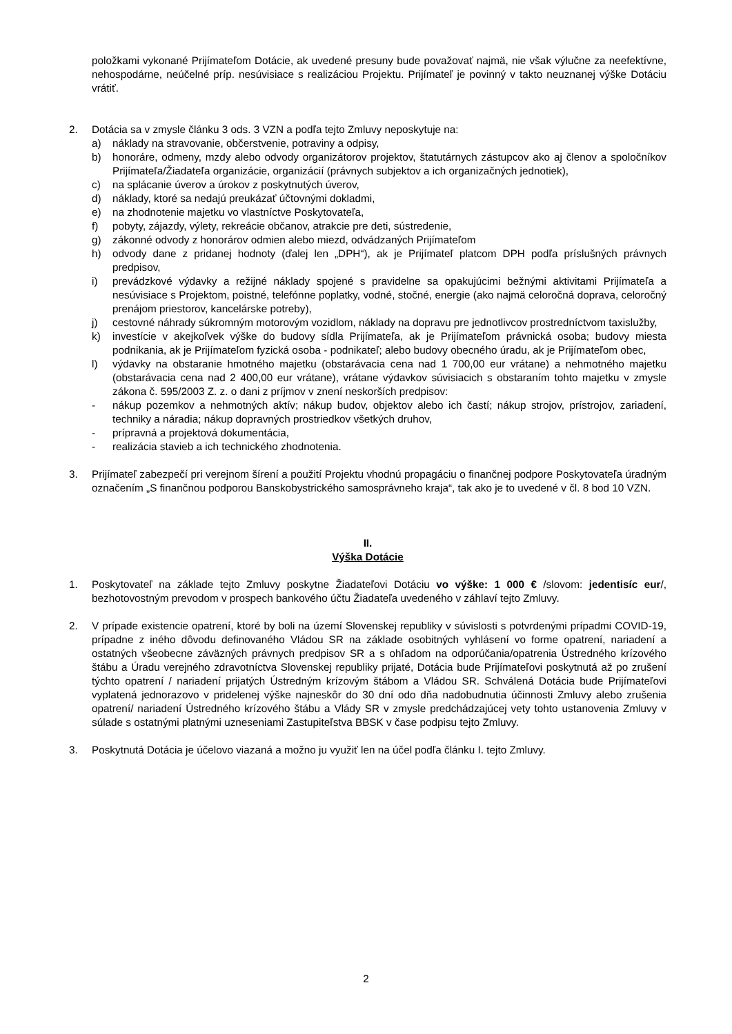položkami vykonané Prijímateľom Dotácie, ak uvedené presuny bude považovať najmä, nie však výlučne za neefektívne, nehospodárne, neúčelné príp. nesúvisiace s realizáciou Projektu. Prijímateľ je povinný v takto neuznanej výške Dotáciu vrátiť.
2. Dotácia sa v zmysle článku 3 ods. 3 VZN a podľa tejto Zmluvy neposkytuje na:
a) náklady na stravovanie, občerstvenie, potraviny a odpisy,
b) honoráre, odmeny, mzdy alebo odvody organizátorov projektov, štatutárnych zástupcov ako aj členov a spoločníkov Prijímateľa/Žiadateľa organizácie, organizácií (právnych subjektov a ich organizačných jednotiek),
c) na splácanie úverov a úrokov z poskytnutých úverov,
d) náklady, ktoré sa nedajú preukázať účtovnými dokladmi,
e) na zhodnotenie majetku vo vlastníctve Poskytovateľa,
f) pobyty, zájazdy, výlety, rekreácie občanov, atrakcie pre deti, sústredenie,
g) zákonné odvody z honorárov odmien alebo miezd, odvádzaných Prijímateľom
h) odvody dane z pridanej hodnoty (ďalej len „DPH“), ak je Prijímateľ platcom DPH podľa príslušných právnych predpisov,
i) prevádzkové výdavky a režijné náklady spojené s pravidelne sa opakujúcimi bežnými aktivitami Prijímateľa a nesúvisiace s Projektom, poistné, telefónne poplatky, vodné, stočné, energie (ako najmä celoročná doprava, celoročný prenájom priestorov, kancelárske potreby),
j) cestovné náhrady súkromným motorovým vozidlom, náklady na dopravu pre jednotlivcov prostredníctvom taxislužby,
k) investície v akejkoľvek výške do budovy sídla Prijímateľa, ak je Prijímateľom právnická osoba; budovy miesta podnikania, ak je Prijímateľom fyzická osoba - podnikateľ; alebo budovy obecného úradu, ak je Prijímateľom obec,
l) výdavky na obstaranie hmotného majetku (obstarávacia cena nad 1 700,00 eur vrátane) a nehmotného majetku (obstarávacia cena nad 2 400,00 eur vrátane), vrátane výdavkov súvisiacich s obstaraním tohto majetku v zmysle zákona č. 595/2003 Z. z. o dani z príjmov v znení neskorších predpisov:
- nákup pozemkov a nehmotných aktív; nákup budov, objektov alebo ich častí; nákup strojov, prístrojov, zariadení, techniky a náradia; nákup dopravných prostriedkov všetkých druhov,
- prípravná a projektová dokumentácia,
- realizácia stavieb a ich technického zhodnotenia.
3. Prijímateľ zabezpečí pri verejnom šírení a použití Projektu vhodnú propagáciu o finančnej podpore Poskytovateľa úradným označením „S finančnou podporou Banskobystrického samosprávneho kraja“, tak ako je to uvedené v čl. 8 bod 10 VZN.
II.
Výška Dotácie
1. Poskytovateľ na základe tejto Zmluvy poskytne Žiadateľovi Dotáciu vo výške: 1 000 € /slovom: jedentisíc eur/, bezhotovostným prevodom v prospech bankového účtu Žiadateľa uvedeného v záhlaví tejto Zmluvy.
2. V prípade existencie opatrení, ktoré by boli na území Slovenskej republiky v súvislosti s potvrdenými prípadmi COVID-19, prípadne z iného dôvodu definovaného Vládou SR na základe osobitných vyhlásení vo forme opatrení, nariadení a ostatných všeobecne záväzných právnych predpisov SR a s ohľadom na odporúčania/opatrenia Ústredného krízového štábu a Úradu verejného zdravotníctva Slovenskej republiky prijaté, Dotácia bude Prijímateľovi poskytnutá až po zrušení týchto opatrení / nariadení prijatých Ústredným krízovým štábom a Vládou SR. Schválená Dotácia bude Prijímateľovi vyplatená jednorazovo v pridelenej výške najneskôr do 30 dní odo dňa nadobudnutia účinnosti Zmluvy alebo zrušenia opatrení/ nariadení Ústredného krízového štábu a Vlády SR v zmysle predchádzajúcej vety tohto ustanovenia Zmluvy v súlade s ostatnými platnými uzneseniami Zastupiteľstva BBSK v čase podpisu tejto Zmluvy.
3. Poskytnutá Dotácia je účelovo viazaná a možno ju využiť len na účel podľa článku I. tejto Zmluvy.
2